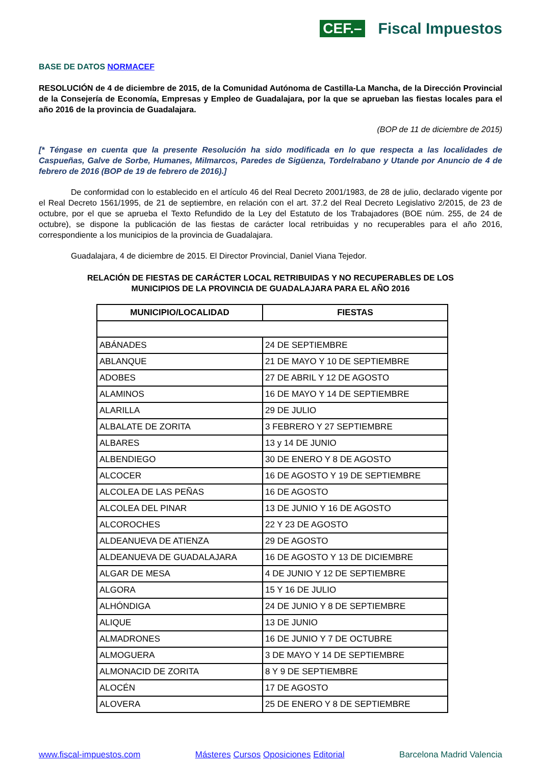CEF.– Fiscal Impuestos
BASE DE DATOS NORMACEF
RESOLUCIÓN de 4 de diciembre de 2015, de la Comunidad Autónoma de Castilla-La Mancha, de la Dirección Provincial de la Consejería de Economía, Empresas y Empleo de Guadalajara, por la que se aprueban las fiestas locales para el año 2016 de la provincia de Guadalajara.
(BOP de 11 de diciembre de 2015)
[* Téngase en cuenta que la presente Resolución ha sido modificada en lo que respecta a las localidades de Caspueñas, Galve de Sorbe, Humanes, Milmarcos, Paredes de Sigüenza, Tordelrabano y Utande por Anuncio de 4 de febrero de 2016 (BOP de 19 de febrero de 2016).]
De conformidad con lo establecido en el artículo 46 del Real Decreto 2001/1983, de 28 de julio, declarado vigente por el Real Decreto 1561/1995, de 21 de septiembre, en relación con el art. 37.2 del Real Decreto Legislativo 2/2015, de 23 de octubre, por el que se aprueba el Texto Refundido de la Ley del Estatuto de los Trabajadores (BOE núm. 255, de 24 de octubre), se dispone la publicación de las fiestas de carácter local retribuidas y no recuperables para el año 2016, correspondiente a los municipios de la provincia de Guadalajara.
Guadalajara, 4 de diciembre de 2015. El Director Provincial, Daniel Viana Tejedor.
RELACIÓN DE FIESTAS DE CARÁCTER LOCAL RETRIBUIDAS Y NO RECUPERABLES DE LOS
MUNICIPIOS DE LA PROVINCIA DE GUADALAJARA PARA EL AÑO 2016
| MUNICIPIO/LOCALIDAD | FIESTAS |
| --- | --- |
| ABÁNADES | 24 DE SEPTIEMBRE |
| ABLANQUE | 21 DE MAYO Y 10 DE SEPTIEMBRE |
| ADOBES | 27 DE ABRIL Y 12 DE AGOSTO |
| ALAMINOS | 16 DE MAYO Y 14 DE SEPTIEMBRE |
| ALARILLA | 29 DE JULIO |
| ALBALATE DE ZORITA | 3 FEBRERO Y 27 SEPTIEMBRE |
| ALBARES | 13 y 14 DE JUNIO |
| ALBENDIEGO | 30 DE ENERO Y 8 DE AGOSTO |
| ALCOCER | 16 DE AGOSTO Y 19 DE SEPTIEMBRE |
| ALCOLEA DE LAS PEÑAS | 16 DE AGOSTO |
| ALCOLEA DEL PINAR | 13 DE JUNIO Y 16 DE AGOSTO |
| ALCOROCHES | 22 Y 23 DE AGOSTO |
| ALDEANUEVA DE ATIENZA | 29 DE AGOSTO |
| ALDEANUEVA DE GUADALAJARA | 16 DE AGOSTO Y 13 DE DICIEMBRE |
| ALGAR DE MESA | 4 DE JUNIO Y 12 DE SEPTIEMBRE |
| ALGORA | 15 Y 16 DE JULIO |
| ALHÓNDIGA | 24 DE JUNIO Y 8 DE SEPTIEMBRE |
| ALIQUE | 13 DE JUNIO |
| ALMADRONES | 16 DE JUNIO Y 7 DE OCTUBRE |
| ALMOGUERA | 3 DE MAYO Y 14 DE SEPTIEMBRE |
| ALMONACID DE ZORITA | 8 Y 9 DE SEPTIEMBRE |
| ALOCÉN | 17 DE AGOSTO |
| ALOVERA | 25 DE ENERO Y 8 DE SEPTIEMBRE |
www.fiscal-impuestos.com Másteres Cursos Oposiciones Editorial Barcelona Madrid Valencia